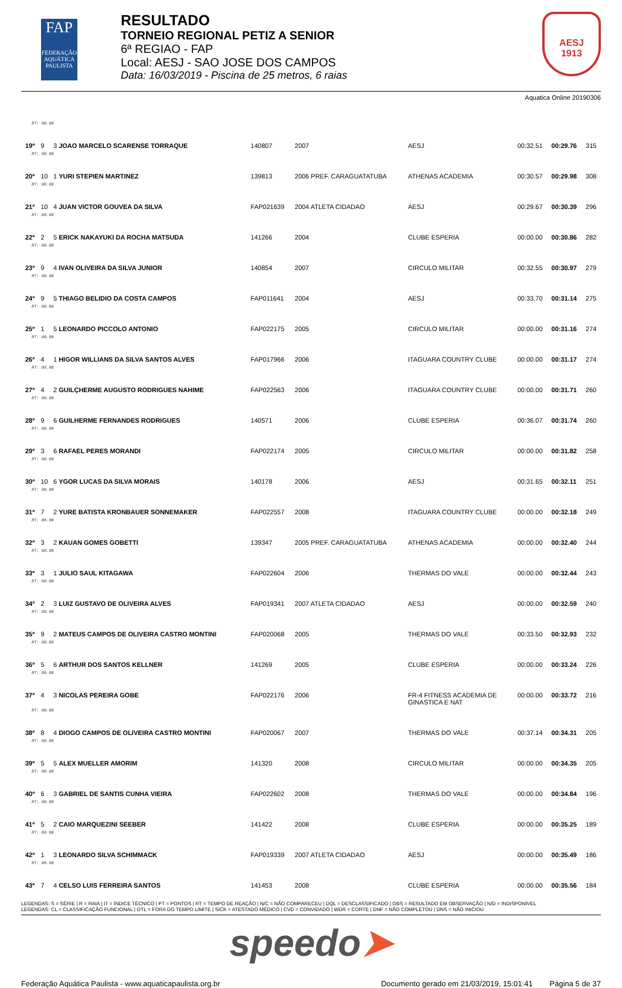FAP
FEDERAÇÃO AQUÁTICA PAULISTA
RESULTADO
TORNEIO REGIONAL PETIZ A SENIOR
6ª REGIAO - FAP
Local: AESJ - SAO JOSE DOS CAMPOS
Data: 16/03/2019 - Piscina de 25 metros, 6 raias
AESJ
1913
Aquatica Online 20190306
| RT: 00.00 | | | | | | | | |
| 19º | 9 | 3 JOAO MARCELO SCARENSE TORRAQUE | 140807 | 2007 | AESJ | 00:32.51 | 00:29.76 | 315 |
| RT: 00.00 | | | | | | | | |
| 20º | 10 | 1 YURI STEPIEN MARTINEZ | 139813 | 2006 PREF. CARAGUATATUBA | ATHENAS ACADEMIA | 00:30.57 | 00:29.98 | 308 |
| RT: 00.00 | | | | | | | | |
| 21º | 10 | 4 JUAN VICTOR GOUVEA DA SILVA | FAP021639 | 2004 ATLETA CIDADAO | AESJ | 00:29.67 | 00:30.39 | 296 |
| RT: 00.00 | | | | | | | | |
| 22º | 2 | 5 ERICK NAKAYUKI DA ROCHA MATSUDA | 141266 | 2004 | CLUBE ESPERIA | 00:00.00 | 00:30.86 | 282 |
| RT: 00.00 | | | | | | | | |
| 23º | 9 | 4 IVAN OLIVEIRA DA SILVA JUNIOR | 140854 | 2007 | CIRCULO MILITAR | 00:32.55 | 00:30.97 | 279 |
| RT: 00.00 | | | | | | | | |
| 24º | 9 | 5 THIAGO BELIDIO DA COSTA CAMPOS | FAP011641 | 2004 | AESJ | 00:33.70 | 00:31.14 | 275 |
| RT: 00.00 | | | | | | | | |
| 25º | 1 | 5 LEONARDO PICCOLO ANTONIO | FAP022175 | 2005 | CIRCULO MILITAR | 00:00.00 | 00:31.16 | 274 |
| RT: 00.00 | | | | | | | | |
| 26º | 4 | 1 HIGOR WILLIANS DA SILVA SANTOS ALVES | FAP017966 | 2006 | ITAGUARA COUNTRY CLUBE | 00:00.00 | 00:31.17 | 274 |
| RT: 00.00 | | | | | | | | |
| 27º | 4 | 2 GUILÇHERME AUGUSTO RODRIGUES NAHIME | FAP022563 | 2006 | ITAGUARA COUNTRY CLUBE | 00:00.00 | 00:31.71 | 260 |
| RT: 00.00 | | | | | | | | |
| 28º | 9 | 6 GUILHERME FERNANDES RODRIGUES | 140571 | 2006 | CLUBE ESPERIA | 00:36.07 | 00:31.74 | 260 |
| RT: 00.00 | | | | | | | | |
| 29º | 3 | 6 RAFAEL PERES MORANDI | FAP022174 | 2005 | CIRCULO MILITAR | 00:00.00 | 00:31.82 | 258 |
| RT: 00.00 | | | | | | | | |
| 30º | 10 | 6 YGOR LUCAS DA SILVA MORAIS | 140178 | 2006 | AESJ | 00:31.65 | 00:32.11 | 251 |
| RT: 00.00 | | | | | | | | |
| 31º | 7 | 2 YURE BATISTA KRONBAUER SONNEMAKER | FAP022557 | 2008 | ITAGUARA COUNTRY CLUBE | 00:00.00 | 00:32.18 | 249 |
| RT: 00.00 | | | | | | | | |
| 32º | 3 | 2 KAUAN GOMES GOBETTI | 139347 | 2005 PREF. CARAGUATATUBA | ATHENAS ACADEMIA | 00:00.00 | 00:32.40 | 244 |
| RT: 00.00 | | | | | | | | |
| 33º | 3 | 1 JULIO SAUL KITAGAWA | FAP022604 | 2006 | THERMAS DO VALE | 00:00.00 | 00:32.44 | 243 |
| RT: 00.00 | | | | | | | | |
| 34º | 2 | 3 LUIZ GUSTAVO DE OLIVEIRA ALVES | FAP019341 | 2007 ATLETA CIDADAO | AESJ | 00:00.00 | 00:32.59 | 240 |
| RT: 00.00 | | | | | | | | |
| 35º | 9 | 2 MATEUS CAMPOS DE OLIVEIRA CASTRO MONTINI | FAP020068 | 2005 | THERMAS DO VALE | 00:33.50 | 00:32.93 | 232 |
| RT: 00.00 | | | | | | | | |
| 36º | 5 | 6 ARTHUR DOS SANTOS KELLNER | 141269 | 2005 | CLUBE ESPERIA | 00:00.00 | 00:33.24 | 226 |
| RT: 00.00 | | | | | | | | |
| 37º | 4 | 3 NICOLAS PEREIRA GOBE | FAP022176 | 2006 | FR-4 FITNESS ACADEMIA DE GINASTICA E NAT | 00:00.00 | 00:33.72 | 216 |
| RT: 00.00 | | | | | | | | |
| 38º | 8 | 4 DIOGO CAMPOS DE OLIVEIRA CASTRO MONTINI | FAP020067 | 2007 | THERMAS DO VALE | 00:37.14 | 00:34.31 | 205 |
| RT: 00.00 | | | | | | | | |
| 39º | 5 | 5 ALEX MUELLER AMORIM | 141320 | 2008 | CIRCULO MILITAR | 00:00.00 | 00:34.35 | 205 |
| RT: 00.00 | | | | | | | | |
| 40º | 6 | 3 GABRIEL DE SANTIS CUNHA VIEIRA | FAP022602 | 2008 | THERMAS DO VALE | 00:00.00 | 00:34.84 | 196 |
| RT: 00.00 | | | | | | | | |
| 41º | 5 | 2 CAIO MARQUEZINI SEEBER | 141422 | 2008 | CLUBE ESPERIA | 00:00.00 | 00:35.25 | 189 |
| RT: 00.00 | | | | | | | | |
| 42º | 1 | 3 LEONARDO SILVA SCHIMMACK | FAP019339 | 2007 ATLETA CIDADAO | AESJ | 00:00.00 | 00:35.49 | 186 |
| RT: 00.00 | | | | | | | | |
| 43º | 7 | 4 CELSO LUIS FERREIRA SANTOS | 141453 | 2008 | CLUBE ESPERIA | 00:00.00 | 00:35.56 | 184 |
LEGENDAS: S = SÉRIE | R = RAIA | IT = ÍNDICE TÉCNICO | PT = PONTOS | RT = TEMPO DE REAÇÃO | N/C = NÃO COMPARECEU | DQL = DESCLASSIFICADO | OBS = RESULTADO EM OBSERVAÇÃO | N/D = INDISPONÍVEL
LEGENDAS: CL = CLASSIFICAÇÃO FUNCIONAL | OTL = FORA DO TEMPO LIMITE | SICK = ATESTADO MÉDICO | CVD = CONVIDADO | WDR = CORTE | DNF = NÃO COMPLETOU | DNS = NÃO INICIOU
speedo➤
Federação Aquática Paulista - www.aquaticapaulista.org.br Documento gerado em 21/03/2019, 15:01:41 Página 5 de 37